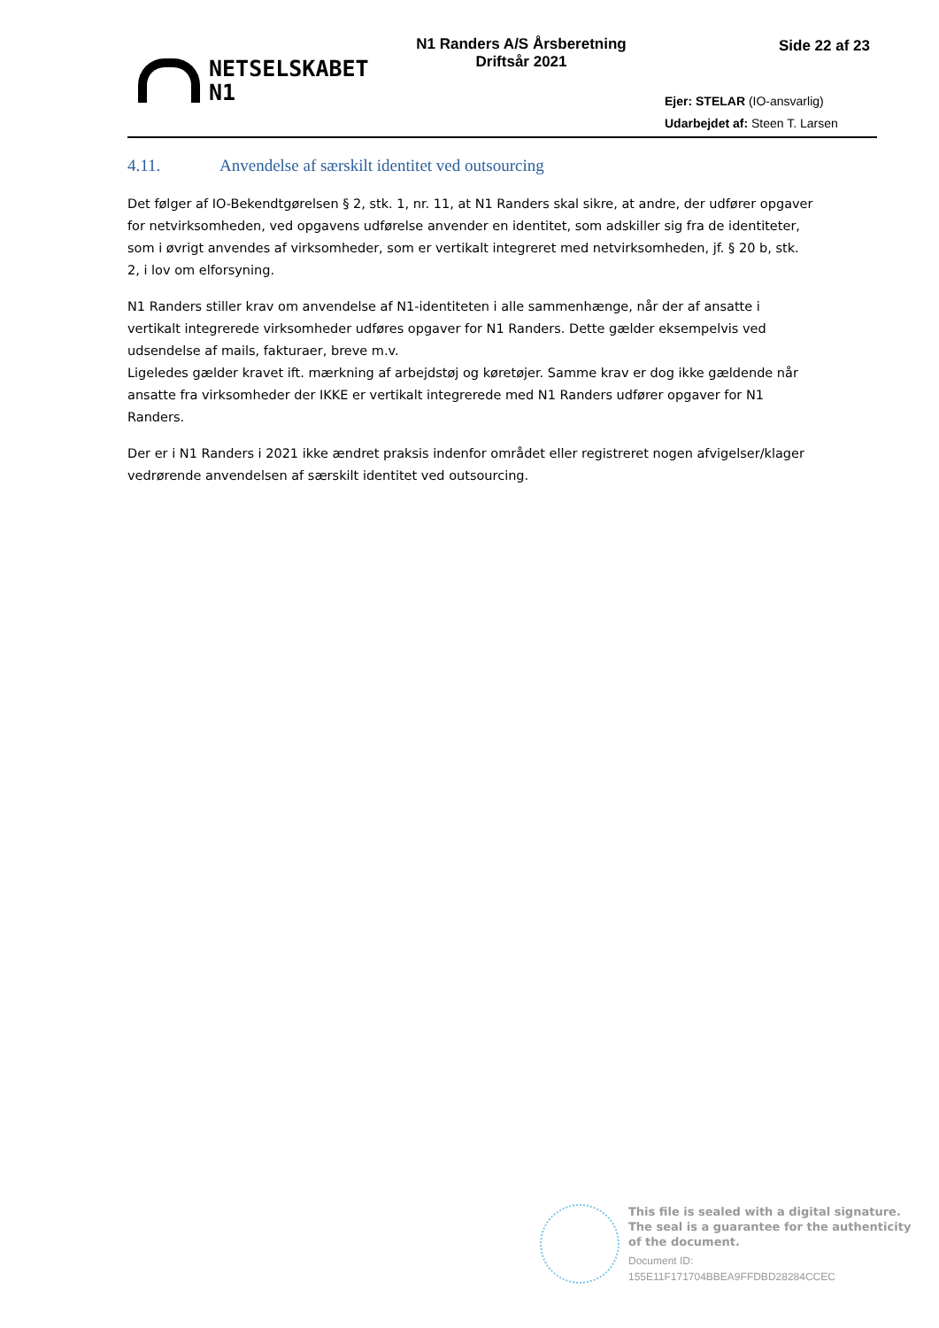NETSELSKABET
N1
N1 Randers A/S Årsberetning
Driftsår 2021
Side 22 af 23
Ejer: STELAR (IO-ansvarlig)
Udarbejdet af: Steen T. Larsen
4.11. Anvendelse af særskilt identitet ved outsourcing
Det følger af IO-Bekendtgørelsen § 2, stk. 1, nr. 11, at N1 Randers skal sikre, at andre, der udfører opgaver for netvirksomheden, ved opgavens udførelse anvender en identitet, som adskiller sig fra de identiteter, som i øvrigt anvendes af virksomheder, som er vertikalt integreret med netvirksomheden, jf. § 20 b, stk. 2, i lov om elforsyning.
N1 Randers stiller krav om anvendelse af N1-identiteten i alle sammenhænge, når der af ansatte i vertikalt integrerede virksomheder udføres opgaver for N1 Randers. Dette gælder eksempelvis ved udsendelse af mails, fakturaer, breve m.v.
Ligeledes gælder kravet ift. mærkning af arbejdstøj og køretøjer. Samme krav er dog ikke gældende når ansatte fra virksomheder der IKKE er vertikalt integrerede med N1 Randers udfører opgaver for N1 Randers.
Der er i N1 Randers i 2021 ikke ændret praksis indenfor området eller registreret nogen afvigelser/klager vedrørende anvendelsen af særskilt identitet ved outsourcing.
This file is sealed with a digital signature.
The seal is a guarantee for the authenticity
of the document.
Document ID:
155E11F171704BBEA9FFDBD28284CCEC